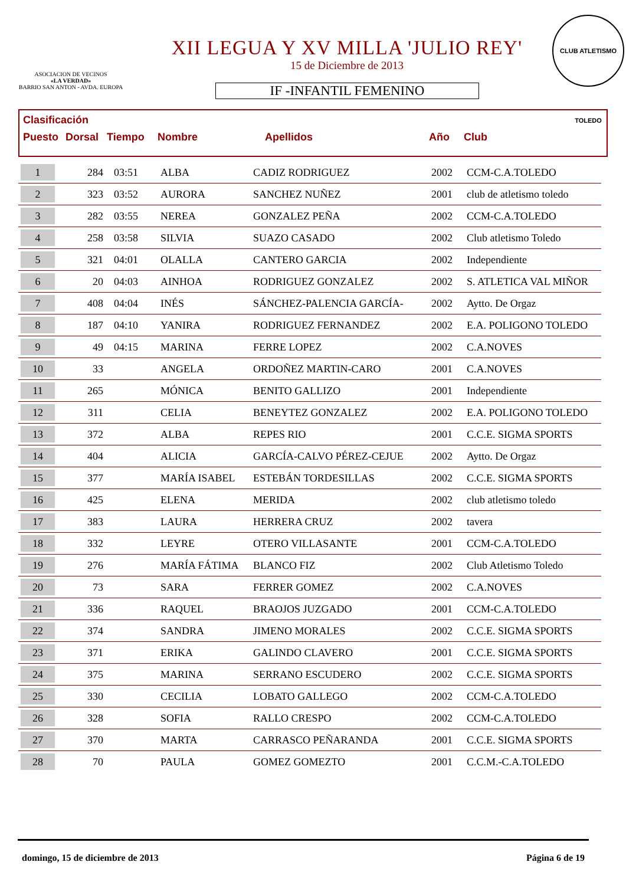ASOCIACION DE VECINOS
«LA VERDAD»
BARRIO SAN ANTON - AVDA. EUROPA
XII LEGUA Y XV MILLA 'JULIO REY'
15 de Diciembre de 2013
IF -INFANTIL FEMENINO
CLUB ATLETISMO TOLEDO
Clasificación
Puesto Dorsal Tiempo Nombre Apellidos Año Club
| 1 | 284 | 03:51 | ALBA | CADIZ RODRIGUEZ | 2002 | CCM-C.A.TOLEDO |
| 2 | 323 | 03:52 | AURORA | SANCHEZ NUÑEZ | 2001 | club de atletismo toledo |
| 3 | 282 | 03:55 | NEREA | GONZALEZ PEÑA | 2002 | CCM-C.A.TOLEDO |
| 4 | 258 | 03:58 | SILVIA | SUAZO CASADO | 2002 | Club atletismo Toledo |
| 5 | 321 | 04:01 | OLALLA | CANTERO GARCIA | 2002 | Independiente |
| 6 | 20 | 04:03 | AINHOA | RODRIGUEZ GONZALEZ | 2002 | S. ATLETICA VAL MIÑOR |
| 7 | 408 | 04:04 | INÉS | SÁNCHEZ-PALENCIA GARCÍA- | 2002 | Aytto. De Orgaz |
| 8 | 187 | 04:10 | YANIRA | RODRIGUEZ FERNANDEZ | 2002 | E.A. POLIGONO TOLEDO |
| 9 | 49 | 04:15 | MARINA | FERRE LOPEZ | 2002 | C.A.NOVES |
| 10 | 33 | | ANGELA | ORDOÑEZ MARTIN-CARO | 2001 | C.A.NOVES |
| 11 | 265 | | MÓNICA | BENITO GALLIZO | 2001 | Independiente |
| 12 | 311 | | CELIA | BENEYTEZ GONZALEZ | 2002 | E.A. POLIGONO TOLEDO |
| 13 | 372 | | ALBA | REPES RIO | 2001 | C.C.E. SIGMA SPORTS |
| 14 | 404 | | ALICIA | GARCÍA-CALVO PÉREZ-CEJUE | 2002 | Aytto. De Orgaz |
| 15 | 377 | | MARÍA ISABEL | ESTEBÁN TORDESILLAS | 2002 | C.C.E. SIGMA SPORTS |
| 16 | 425 | | ELENA | MERIDA | 2002 | club atletismo toledo |
| 17 | 383 | | LAURA | HERRERA CRUZ | 2002 | tavera |
| 18 | 332 | | LEYRE | OTERO VILLASANTE | 2001 | CCM-C.A.TOLEDO |
| 19 | 276 | | MARÍA FÁTIMA | BLANCO FIZ | 2002 | Club Atletismo Toledo |
| 20 | 73 | | SARA | FERRER GOMEZ | 2002 | C.A.NOVES |
| 21 | 336 | | RAQUEL | BRAOJOS JUZGADO | 2001 | CCM-C.A.TOLEDO |
| 22 | 374 | | SANDRA | JIMENO MORALES | 2002 | C.C.E. SIGMA SPORTS |
| 23 | 371 | | ERIKA | GALINDO CLAVERO | 2001 | C.C.E. SIGMA SPORTS |
| 24 | 375 | | MARINA | SERRANO ESCUDERO | 2002 | C.C.E. SIGMA SPORTS |
| 25 | 330 | | CECILIA | LOBATO GALLEGO | 2002 | CCM-C.A.TOLEDO |
| 26 | 328 | | SOFIA | RALLO CRESPO | 2002 | CCM-C.A.TOLEDO |
| 27 | 370 | | MARTA | CARRASCO PEÑARANDA | 2001 | C.C.E. SIGMA SPORTS |
| 28 | 70 | | PAULA | GOMEZ GOMEZTO | 2001 | C.C.M.-C.A.TOLEDO |
domingo, 15 de diciembre de 2013 Página 6 de 19